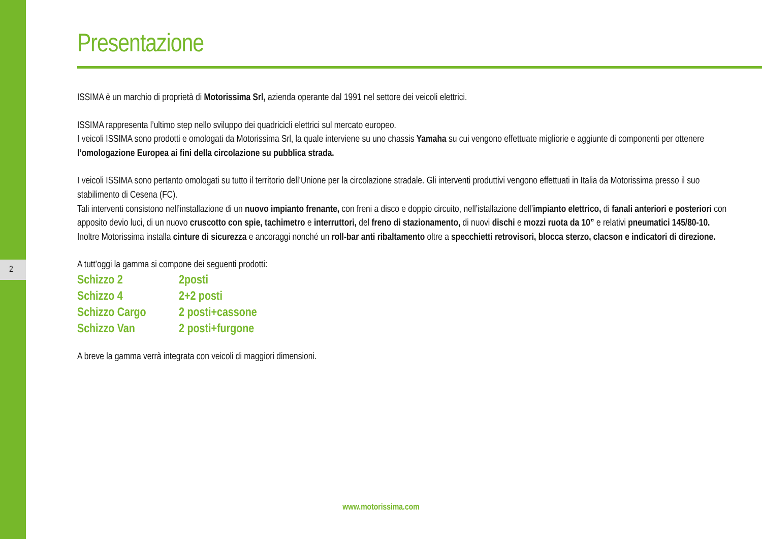2
Presentazione
ISSIMA è un marchio di proprietà di Motorissima Srl, azienda operante dal 1991 nel settore dei veicoli elettrici.
ISSIMA rappresenta l’ultimo step nello sviluppo dei quadricicli elettrici sul mercato europeo.
I veicoli ISSIMA sono prodotti e omologati da Motorissima Srl, la quale interviene su uno chassis Yamaha su cui vengono effettuate migliorie e aggiunte di componenti per ottenere l’omologazione Europea ai fini della circolazione su pubblica strada.
I veicoli ISSIMA sono pertanto omologati su tutto il territorio dell’Unione per la circolazione stradale. Gli interventi produttivi vengono effettuati in Italia da Motorissima presso il suo stabilimento di Cesena (FC).
Tali interventi consistono nell’installazione di un nuovo impianto frenante, con freni a disco e doppio circuito, nell’istallazione dell’impianto elettrico, di fanali anteriori e posteriori con apposito devio luci, di un nuovo cruscotto con spie, tachimetro e interruttori, del freno di stazionamento, di nuovi dischi e mozzi ruota da 10” e relativi pneumatici 145/80-10.
Inoltre Motorissima installa cinture di sicurezza e ancoraggi nonché un roll-bar anti ribaltamento oltre a specchietti retrovisori, blocca sterzo, clacson e indicatori di direzione.
A tutt’oggi la gamma si compone dei seguenti prodotti:
| Schizzo 2 | 2posti |
| Schizzo 4 | 2+2 posti |
| Schizzo Cargo | 2 posti+cassone |
| Schizzo Van | 2 posti+furgone |
A breve la gamma verrà integrata con veicoli di maggiori dimensioni.
www.motorissima.com